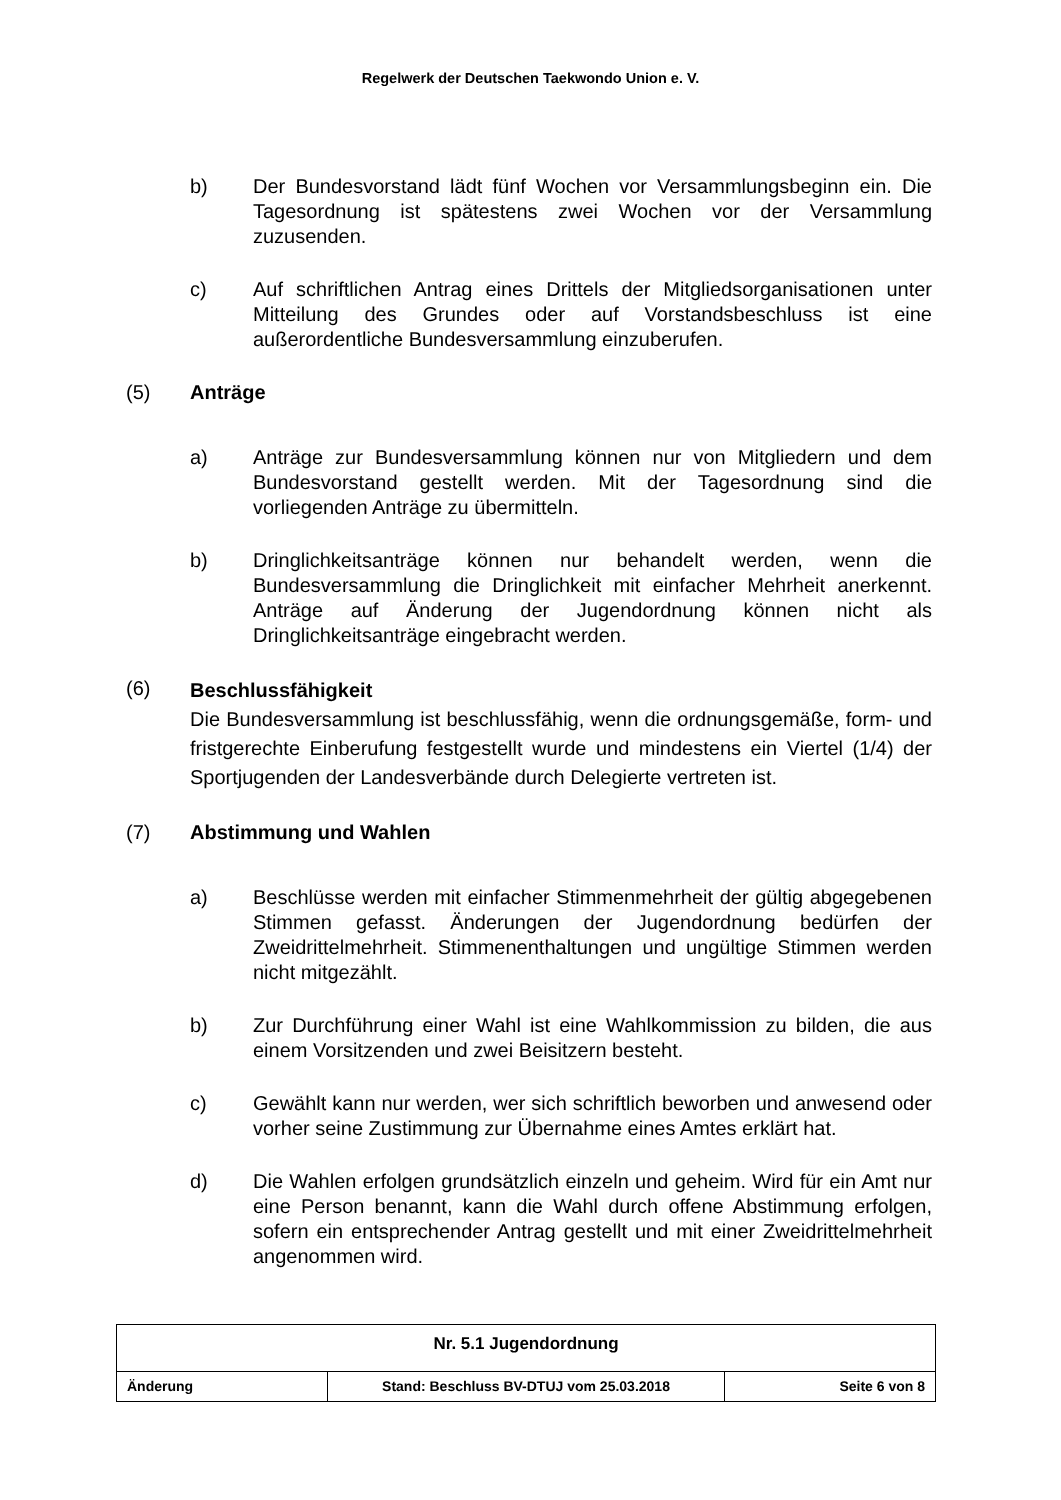Regelwerk der Deutschen Taekwondo Union e. V.
b) Der Bundesvorstand lädt fünf Wochen vor Versammlungsbeginn ein. Die Tagesordnung ist spätestens zwei Wochen vor der Versammlung zuzusenden.
c) Auf schriftlichen Antrag eines Drittels der Mitgliedsorganisationen unter Mitteilung des Grundes oder auf Vorstandsbeschluss ist eine außerordentliche Bundesversammlung einzuberufen.
(5) Anträge
a) Anträge zur Bundesversammlung können nur von Mitgliedern und dem Bundesvorstand gestellt werden. Mit der Tagesordnung sind die vorliegenden Anträge zu übermitteln.
b) Dringlichkeitsanträge können nur behandelt werden, wenn die Bundesversammlung die Dringlichkeit mit einfacher Mehrheit anerkennt. Anträge auf Änderung der Jugendordnung können nicht als Dringlichkeitsanträge eingebracht werden.
(6)
Beschlussfähigkeit
Die Bundesversammlung ist beschlussfähig, wenn die ordnungsgemäße, form- und fristgerechte Einberufung festgestellt wurde und mindestens ein Viertel (1/4) der Sportjugenden der Landesverbände durch Delegierte vertreten ist.
(7) Abstimmung und Wahlen
a) Beschlüsse werden mit einfacher Stimmenmehrheit der gültig abgegebenen Stimmen gefasst. Änderungen der Jugendordnung bedürfen der Zweidrittelmehrheit. Stimmenenthaltungen und ungültige Stimmen werden nicht mitgezählt.
b) Zur Durchführung einer Wahl ist eine Wahlkommission zu bilden, die aus einem Vorsitzenden und zwei Beisitzern besteht.
c) Gewählt kann nur werden, wer sich schriftlich beworben und anwesend oder vorher seine Zustimmung zur Übernahme eines Amtes erklärt hat.
d) Die Wahlen erfolgen grundsätzlich einzeln und geheim. Wird für ein Amt nur eine Person benannt, kann die Wahl durch offene Abstimmung erfolgen, sofern ein entsprechender Antrag gestellt und mit einer Zweidrittelmehrheit angenommen wird.
| Nr. 5.1 Jugendordnung | | |
| Änderung | Stand: Beschluss BV-DTUJ vom 25.03.2018 | Seite 6 von 8 |